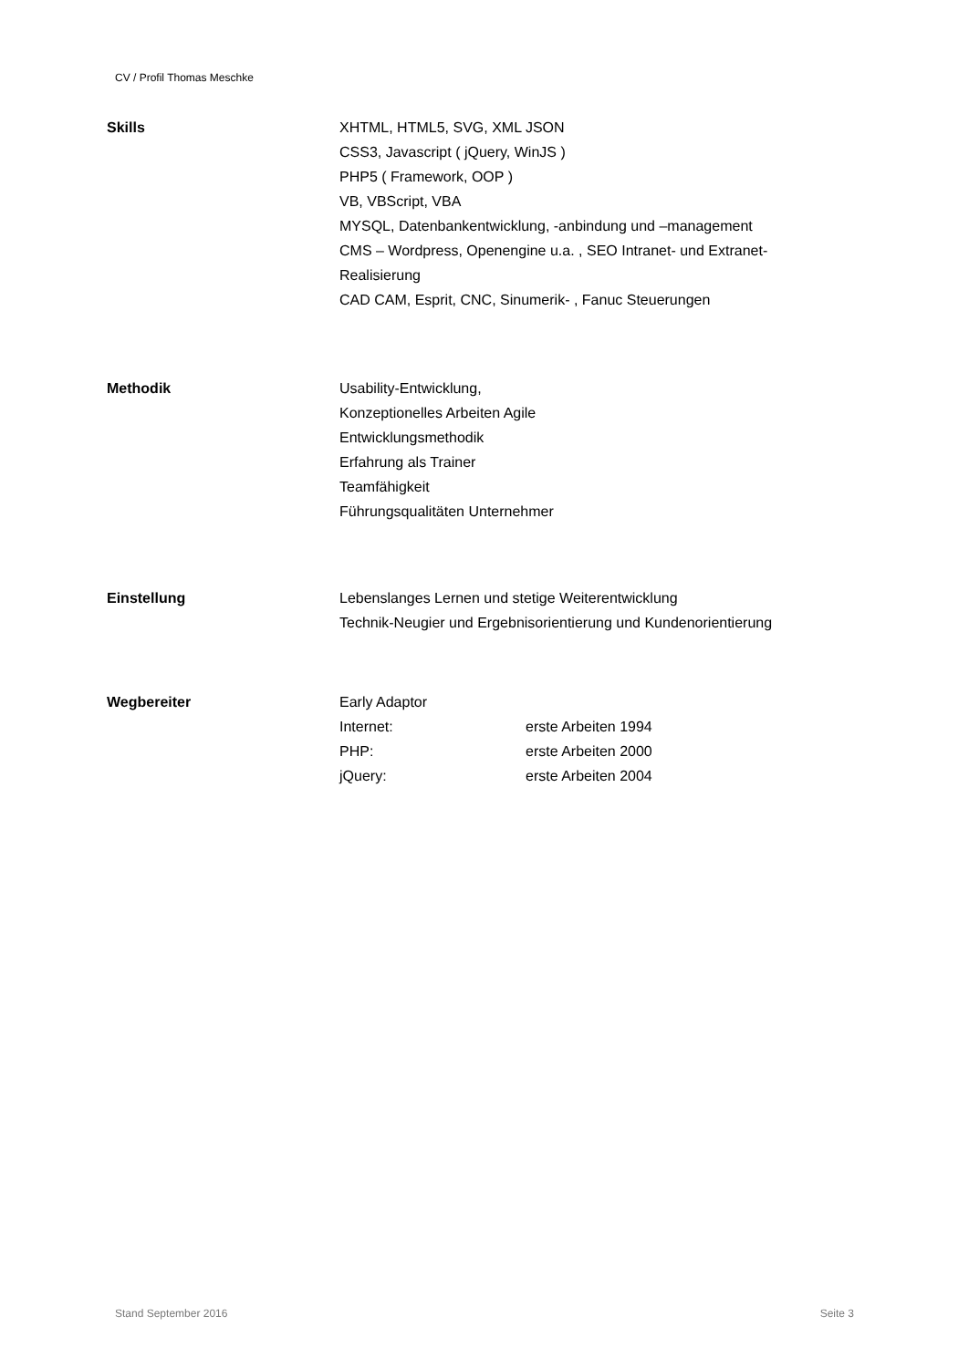CV / Profil Thomas Meschke
Skills XHTML, HTML5, SVG, XML JSON
CSS3, Javascript ( jQuery, WinJS )
PHP5 ( Framework, OOP )
VB, VBScript, VBA
MYSQL, Datenbankentwicklung, -anbindung und –management
CMS – Wordpress, Openengine u.a. , SEO Intranet- und Extranet-
Realisierung
CAD CAM, Esprit, CNC, Sinumerik- , Fanuc Steuerungen
Methodik Usability-Entwicklung,
Konzeptionelles Arbeiten Agile
Entwicklungsmethodik
Erfahrung als Trainer
Teamfähigkeit
Führungsqualitäten Unternehmer
Einstellung Lebenslanges Lernen und stetige Weiterentwicklung
Technik-Neugier und Ergebnisorientierung und Kundenorientierung
Wegbereiter Early Adaptor
Internet: erste Arbeiten 1994
PHP: erste Arbeiten 2000
jQuery: erste Arbeiten 2004
Stand September 2016 Seite 3